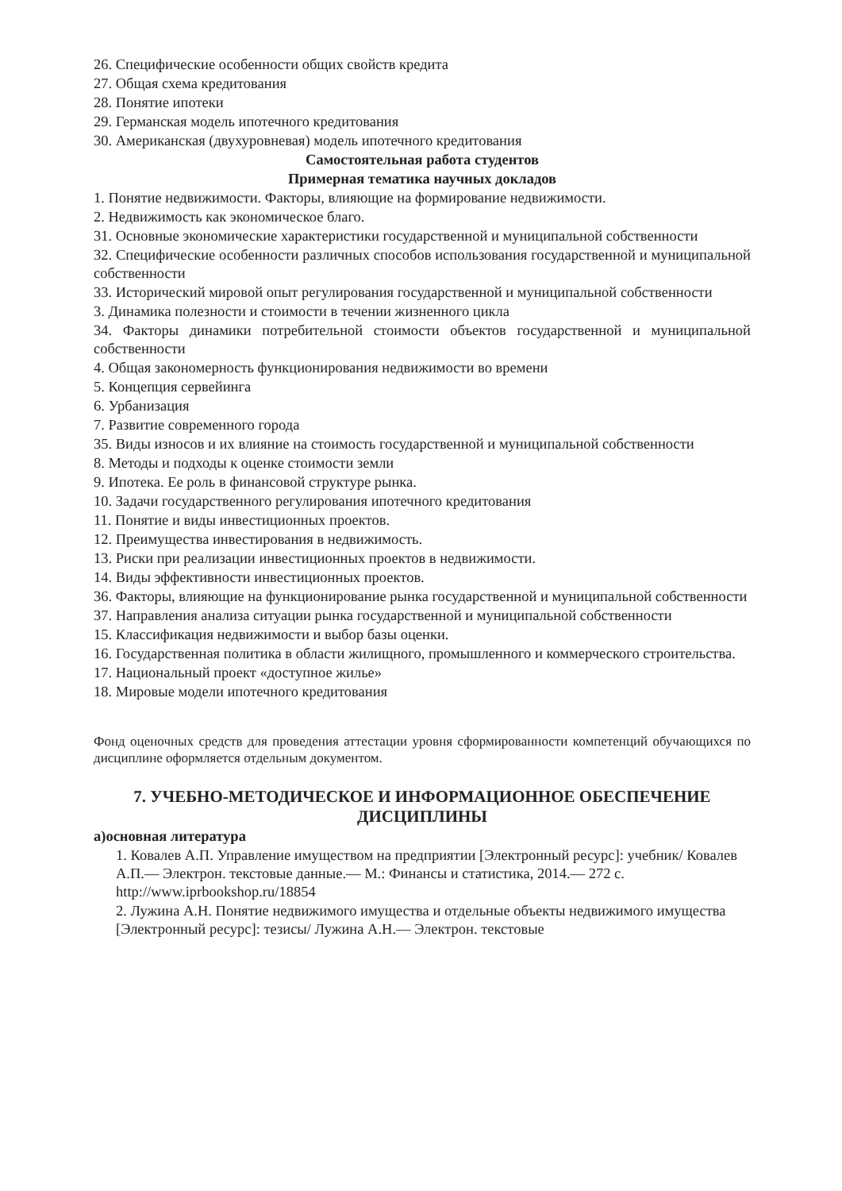26. Специфические особенности общих свойств кредита
27. Общая схема кредитования
28. Понятие ипотеки
29. Германская модель ипотечного кредитования
30. Американская (двухуровневая) модель ипотечного кредитования
Самостоятельная работа студентов
Примерная тематика научных докладов
1. Понятие недвижимости. Факторы, влияющие на формирование недвижимости.
2. Недвижимость как экономическое благо.
31. Основные экономические характеристики государственной и муниципальной собственности
32. Специфические особенности различных способов использования государственной и муниципальной собственности
33. Исторический мировой опыт регулирования государственной и муниципальной собственности
3. Динамика полезности и стоимости в течении жизненного цикла
34. Факторы динамики потребительной стоимости объектов государственной и муниципальной собственности
4. Общая закономерность функционирования недвижимости во времени
5. Концепция сервейинга
6. Урбанизация
7. Развитие современного города
35. Виды износов и их влияние на стоимость государственной и муниципальной собственности
8. Методы и подходы к оценке стоимости земли
9. Ипотека. Ее роль в финансовой структуре рынка.
10. Задачи государственного регулирования ипотечного кредитования
11. Понятие и виды инвестиционных проектов.
12. Преимущества инвестирования в недвижимость.
13. Риски при реализации инвестиционных проектов в недвижимости.
14. Виды эффективности инвестиционных проектов.
36. Факторы, влияющие на функционирование рынка государственной и муниципальной собственности
37. Направления анализа ситуации рынка государственной и муниципальной собственности
15. Классификация недвижимости и выбор базы оценки.
16. Государственная политика в области жилищного, промышленного и коммерческого строительства.
17. Национальный проект «доступное жилье»
18. Мировые модели ипотечного кредитования
Фонд оценочных средств для проведения аттестации уровня сформированности компетенций обучающихся по дисциплине оформляется отдельным документом.
7. УЧЕБНО-МЕТОДИЧЕСКОЕ И ИНФОРМАЦИОННОЕ ОБЕСПЕЧЕНИЕ ДИСЦИПЛИНЫ
а)основная литература
1. Ковалев А.П. Управление имуществом на предприятии [Электронный ресурс]: учебник/ Ковалев А.П.— Электрон. текстовые данные.— М.: Финансы и статистика, 2014.— 272 c. http://www.iprbookshop.ru/18854
2. Лужина А.Н. Понятие недвижимого имущества и отдельные объекты недвижимого имущества [Электронный ресурс]: тезисы/ Лужина А.Н.— Электрон. текстовые